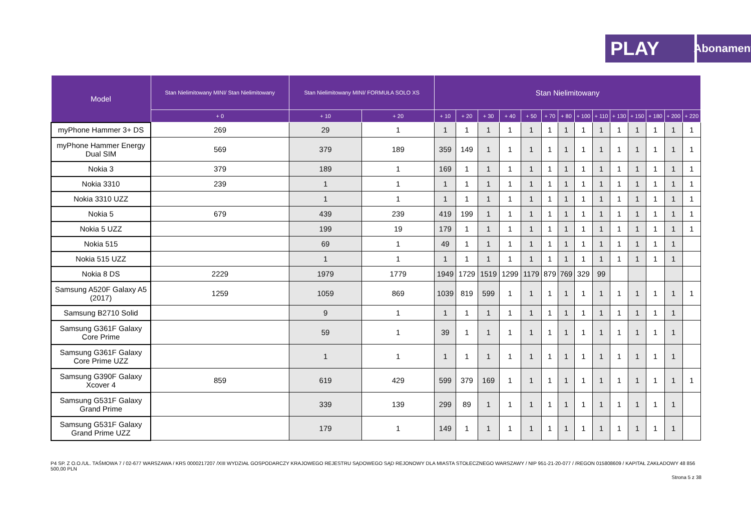PLAY
Abonament
| Model | Stan Nielimitowany MINI/ Stan Nielimitowany | Stan Nielimitowany MINI/ FORMUŁA SOLO XS | | Stan Nielimitowany | | | | | | | | | | | | | |
| --- | --- | --- | --- | --- | --- | --- | --- | --- | --- | --- | --- | --- | --- | --- | --- | --- | --- |
| | + 0 | + 10 | + 20 | + 10 | + 20 | + 30 | + 40 | + 50 | + 70 | + 80 | + 100 | + 110 | + 130 | + 150 | + 180 | + 200 | + 220 |
| myPhone Hammer 3+ DS | 269 | 29 | 1 | 1 | 1 | 1 | 1 | 1 | 1 | 1 | 1 | 1 | 1 | 1 | 1 | 1 | 1 |
| myPhone Hammer Energy Dual SIM | 569 | 379 | 189 | 359 | 149 | 1 | 1 | 1 | 1 | 1 | 1 | 1 | 1 | 1 | 1 | 1 | 1 |
| Nokia 3 | 379 | 189 | 1 | 169 | 1 | 1 | 1 | 1 | 1 | 1 | 1 | 1 | 1 | 1 | 1 | 1 | 1 |
| Nokia 3310 | 239 | 1 | 1 | 1 | 1 | 1 | 1 | 1 | 1 | 1 | 1 | 1 | 1 | 1 | 1 | 1 | 1 |
| Nokia 3310 UZZ | | 1 | 1 | 1 | 1 | 1 | 1 | 1 | 1 | 1 | 1 | 1 | 1 | 1 | 1 | 1 | 1 |
| Nokia 5 | 679 | 439 | 239 | 419 | 199 | 1 | 1 | 1 | 1 | 1 | 1 | 1 | 1 | 1 | 1 | 1 | 1 |
| Nokia 5 UZZ | | 199 | 19 | 179 | 1 | 1 | 1 | 1 | 1 | 1 | 1 | 1 | 1 | 1 | 1 | 1 | 1 |
| Nokia 515 | | 69 | 1 | 49 | 1 | 1 | 1 | 1 | 1 | 1 | 1 | 1 | 1 | 1 | 1 | 1 | |
| Nokia 515 UZZ | | 1 | 1 | 1 | 1 | 1 | 1 | 1 | 1 | 1 | 1 | 1 | 1 | 1 | 1 | 1 | |
| Nokia 8 DS | 2229 | 1979 | 1779 | 1949 | 1729 | 1519 | 1299 | 1179 | 879 | 769 | 329 | 99 | | | | | |
| Samsung A520F Galaxy A5 (2017) | 1259 | 1059 | 869 | 1039 | 819 | 599 | 1 | 1 | 1 | 1 | 1 | 1 | 1 | 1 | 1 | 1 | 1 |
| Samsung B2710 Solid | | 9 | 1 | 1 | 1 | 1 | 1 | 1 | 1 | 1 | 1 | 1 | 1 | 1 | 1 | 1 | |
| Samsung G361F Galaxy Core Prime | | 59 | 1 | 39 | 1 | 1 | 1 | 1 | 1 | 1 | 1 | 1 | 1 | 1 | 1 | 1 | |
| Samsung G361F Galaxy Core Prime UZZ | | 1 | 1 | 1 | 1 | 1 | 1 | 1 | 1 | 1 | 1 | 1 | 1 | 1 | 1 | 1 | |
| Samsung G390F Galaxy Xcover 4 | 859 | 619 | 429 | 599 | 379 | 169 | 1 | 1 | 1 | 1 | 1 | 1 | 1 | 1 | 1 | 1 | 1 |
| Samsung G531F Galaxy Grand Prime | | 339 | 139 | 299 | 89 | 1 | 1 | 1 | 1 | 1 | 1 | 1 | 1 | 1 | 1 | 1 | |
| Samsung G531F Galaxy Grand Prime UZZ | | 179 | 1 | 149 | 1 | 1 | 1 | 1 | 1 | 1 | 1 | 1 | 1 | 1 | 1 | 1 | |
P4 SP. Z O.O./UL. TAŚMOWA 7 / 02-677 WARSZAWA / KRS 0000217207 /XIII WYDZIAŁ GOSPODARCZY KRAJOWEGO REJESTRU SĄDOWEGO SĄD REJONOWY DLA MIASTA STOŁECZNEGO WARSZAWY / NIP 951-21-20-077 / /REGON 015808609 / KAPITAŁ ZAKŁADOWY 48 856 500,00 PLN
Strona 5 z 38